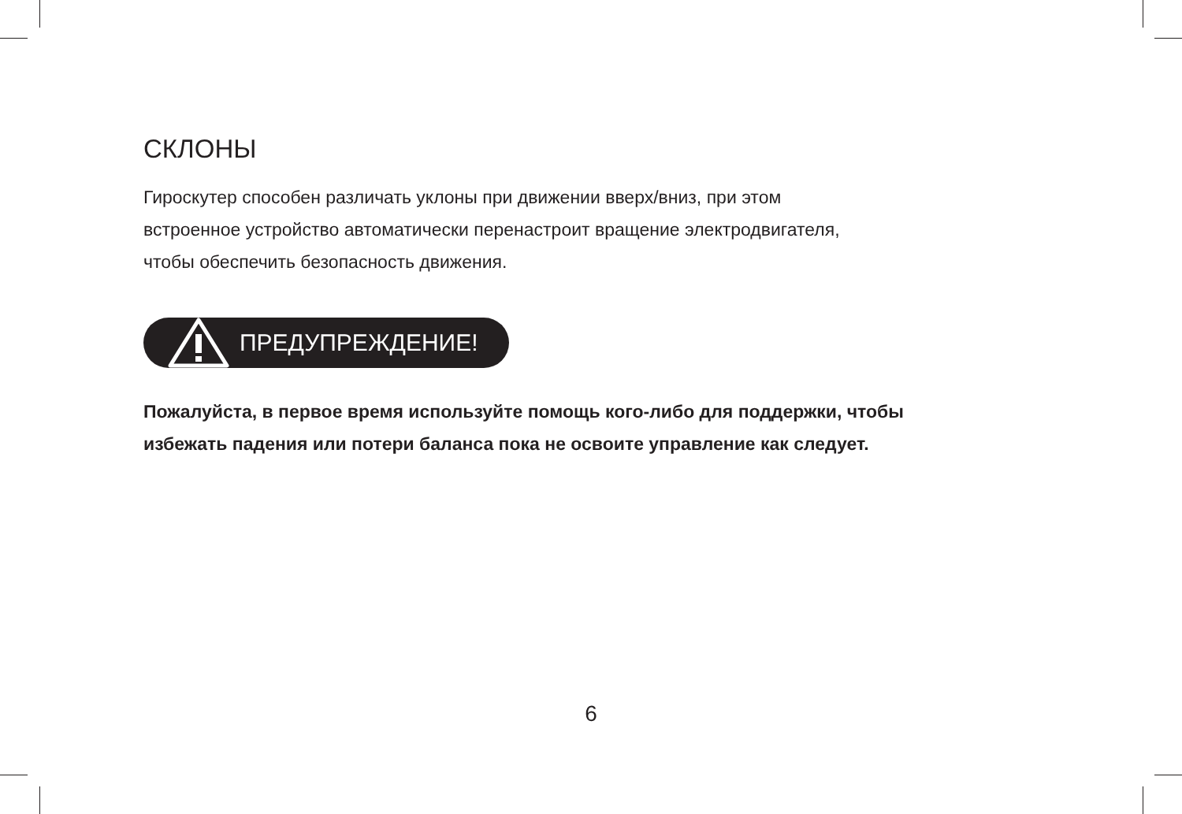СКЛОНЫ
Гироскутер способен различать уклоны при движении вверх/вниз, при этом
встроенное устройство автоматически перенастроит вращение электродвигателя,
чтобы обеспечить безопасность движения.
ПРЕДУПРЕЖДЕНИЕ!
Пожалуйста, в первое время используйте помощь кого-либо для поддержки, чтобы
избежать падения или потери баланса пока не освоите управление как следует.
6